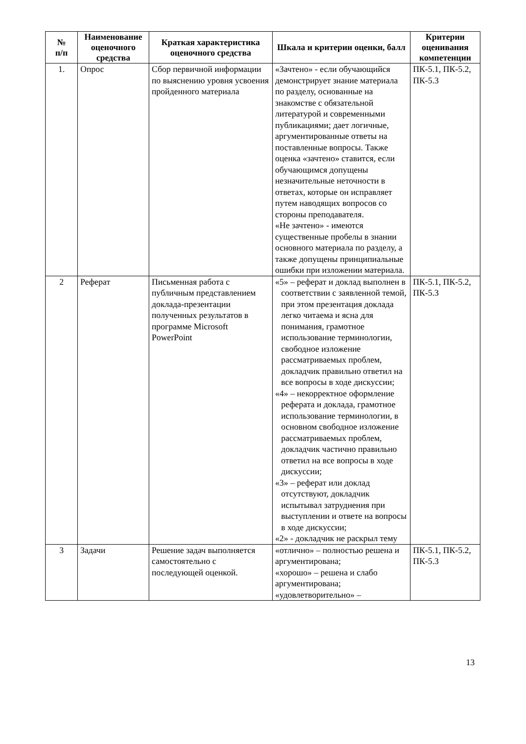| № п/п | Наименование оценочного средства | Краткая характеристика оценочного средства | Шкала и критерии оценки, балл | Критерии оценивания компетенции |
| --- | --- | --- | --- | --- |
| 1. | Опрос | Сбор первичной информации по выяснению уровня усвоения пройденного материала | «Зачтено» - если обучающийся демонстрирует знание материала по разделу, основанные на знакомстве с обязательной литературой и современными публикациями; дает логичные, аргументированные ответы на поставленные вопросы. Также оценка «зачтено» ставится, если обучающимся допущены незначительные неточности в ответах, которые он исправляет путем наводящих вопросов со стороны преподавателя. «Не зачтено» - имеются существенные пробелы в знании основного материала по разделу, а также допущены принципиальные ошибки при изложении материала. | ПК-5.1, ПК-5.2, ПК-5.3 |
| 2 | Реферат | Письменная работа с публичным представлением доклада-презентации полученных результатов в программе Microsoft PowerPoint | «5» – реферат и доклад выполнен в соответствии с заявленной темой, при этом презентация доклада легко читаема и ясна для понимания, грамотное использование терминологии, свободное изложение рассматриваемых проблем, докладчик правильно ответил на все вопросы в ходе дискуссии; «4» – некорректное оформление реферата и доклада, грамотное использование терминологии, в основном свободное изложение рассматриваемых проблем, докладчик частично правильно ответил на все вопросы в ходе дискуссии; «3» – реферат или доклад отсутствуют, докладчик испытывал затруднения при выступлении и ответе на вопросы в ходе дискуссии; «2» - докладчик не раскрыл тему | ПК-5.1, ПК-5.2, ПК-5.3 |
| 3 | Задачи | Решение задач выполняется самостоятельно с последующей оценкой. | «отлично» – полностью решена и аргументирована; «хорошо» – решена и слабо аргументирована; «удовлетворительно» – | ПК-5.1, ПК-5.2, ПК-5.3 |
13